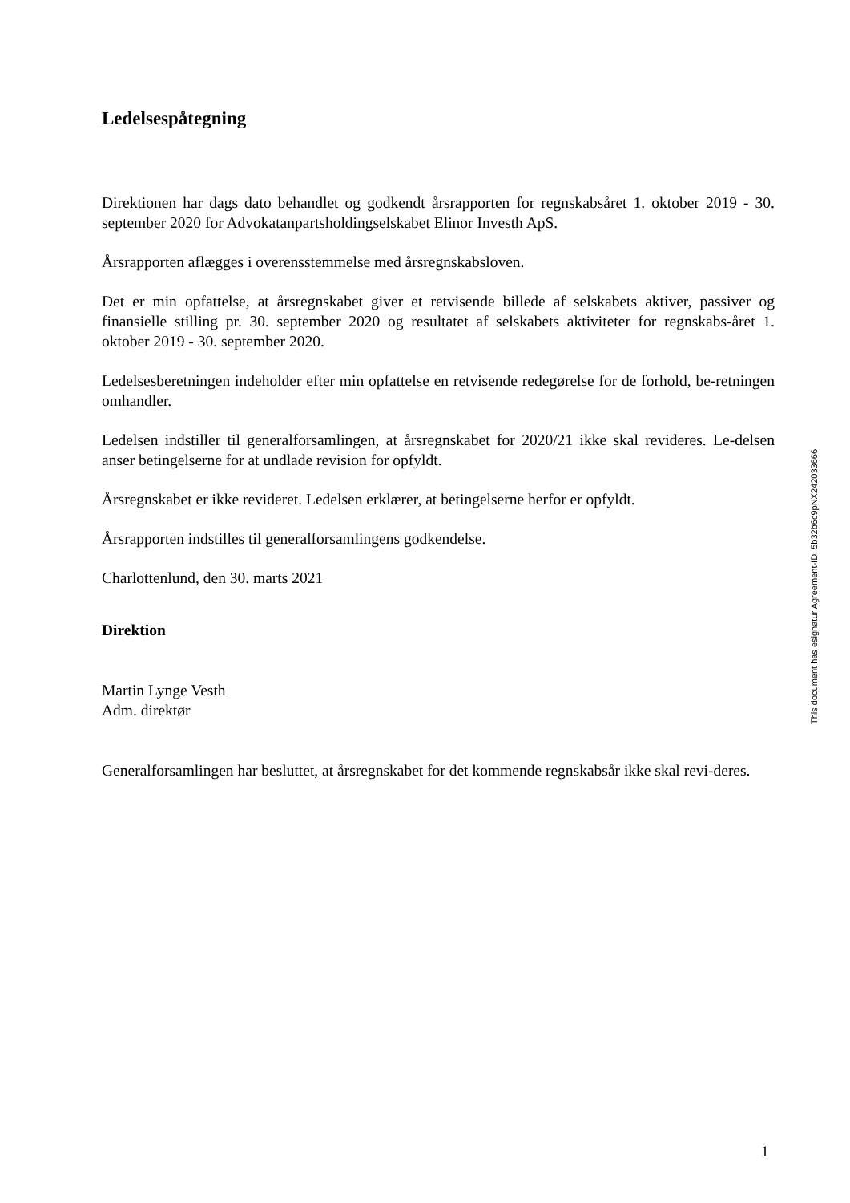Ledelsespåtegning
Direktionen har dags dato behandlet og godkendt årsrapporten for regnskabsåret 1. oktober 2019 - 30. september 2020 for Advokatanpartsholdingselskabet Elinor Investh ApS.
Årsrapporten aflægges i overensstemmelse med årsregnskabsloven.
Det er min opfattelse, at årsregnskabet giver et retvisende billede af selskabets aktiver, passiver og finansielle stilling pr. 30. september 2020 og resultatet af selskabets aktiviteter for regnskabs-året 1. oktober 2019 - 30. september 2020.
Ledelsesberetningen indeholder efter min opfattelse en retvisende redegørelse for de forhold, be-retningen omhandler.
Ledelsen indstiller til generalforsamlingen, at årsregnskabet for 2020/21 ikke skal revideres. Le-delsen anser betingelserne for at undlade revision for opfyldt.
Årsregnskabet er ikke revideret. Ledelsen erklærer, at betingelserne herfor er opfyldt.
Årsrapporten indstilles til generalforsamlingens godkendelse.
Charlottenlund, den 30. marts 2021
Direktion
Martin Lynge Vesth
Adm. direktør
Generalforsamlingen har besluttet, at årsregnskabet for det kommende regnskabsår ikke skal revi-deres.
This document has esignatur Agreement-ID: 5b32b6c9pNX242033666
1